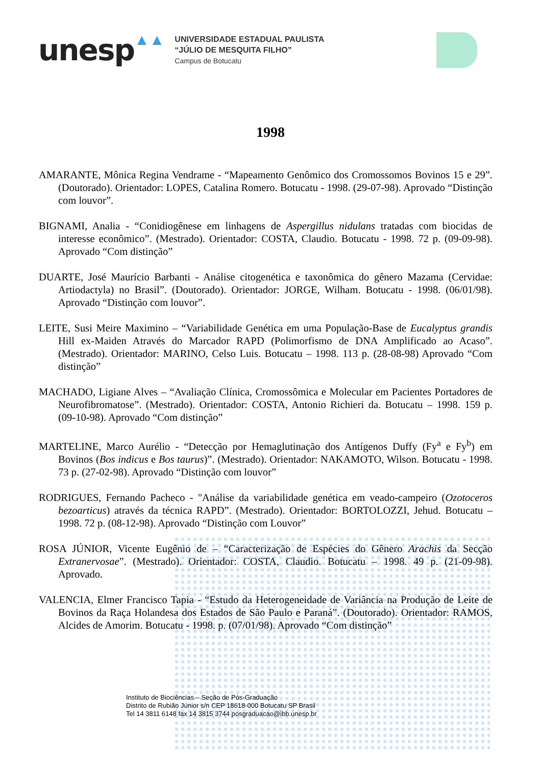unesp
▲▲
UNIVERSIDADE ESTADUAL PAULISTA
“JÚLIO DE MESQUITA FILHO”
Campus de Botucatu
1998
AMARANTE, Mônica Regina Vendrame - “Mapeamento Genômico dos Cromossomos Bovinos 15 e 29”. (Doutorado). Orientador: LOPES, Catalina Romero. Botucatu - 1998. (29-07-98). Aprovado “Distinção com louvor”.
BIGNAMI, Analia - “Conidiogênese em linhagens de Aspergillus nidulans tratadas com biocidas de interesse econômico”. (Mestrado). Orientador: COSTA, Claudio. Botucatu - 1998. 72 p. (09-09-98). Aprovado “Com distinção”
DUARTE, José Maurício Barbanti - Análise citogenética e taxonômica do gênero Mazama (Cervidae: Artiodactyla) no Brasil”. (Doutorado). Orientador: JORGE, Wilham. Botucatu - 1998. (06/01/98). Aprovado “Distinção com louvor”.
LEITE, Susi Meire Maximino – “Variabilidade Genética em uma População-Base de Eucalyptus grandis Hill ex-Maiden Através do Marcador RAPD (Polimorfismo de DNA Amplificado ao Acaso”. (Mestrado). Orientador: MARINO, Celso Luis. Botucatu – 1998. 113 p. (28-08-98) Aprovado “Com distinção”
MACHADO, Ligiane Alves – “Avaliação Clínica, Cromossômica e Molecular em Pacientes Portadores de Neurofibromatose”. (Mestrado). Orientador: COSTA, Antonio Richieri da. Botucatu – 1998. 159 p. (09-10-98). Aprovado “Com distinção”
MARTELINE, Marco Aurélio - “Detecção por Hemaglutinação dos Antígenos Duffy (Fy<sup>a</sup> e Fy<sup>b</sup>) em Bovinos (Bos indicus e Bos taurus)”. (Mestrado). Orientador: NAKAMOTO, Wilson. Botucatu - 1998. 73 p. (27-02-98). Aprovado “Distinção com louvor”
RODRIGUES, Fernando Pacheco - "Análise da variabilidade genética em veado-campeiro (Ozotoceros bezoarticus) através da técnica RAPD”. (Mestrado). Orientador: BORTOLOZZI, Jehud. Botucatu – 1998. 72 p. (08-12-98). Aprovado “Distinção com Louvor”
ROSA JÚNIOR, Vicente Eugênio de – “Caracterização de Espécies do Gênero Arachis da Secção Extranervosae”. (Mestrado). Orientador: COSTA, Claudio. Botucatu – 1998. 49 p. (21-09-98). Aprovado.
VALENCIA, Elmer Francisco Tapia - “Estudo da Heterogeneidade de Variância na Produção de Leite de Bovinos da Raça Holandesa dos Estados de São Paulo e Paraná”. (Doutorado). Orientador: RAMOS, Alcides de Amorim. Botucatu - 1998. p. (07/01/98). Aprovado “Com distinção”
Instituto de Biociências – Seção de Pós-Graduação
Distrito de Rubião Júnior s/n CEP 18618-000 Botucatu SP Brasil
Tel 14 3811 6148 fax 14 3815 3744 posgraduacao@ibb.unesp.br